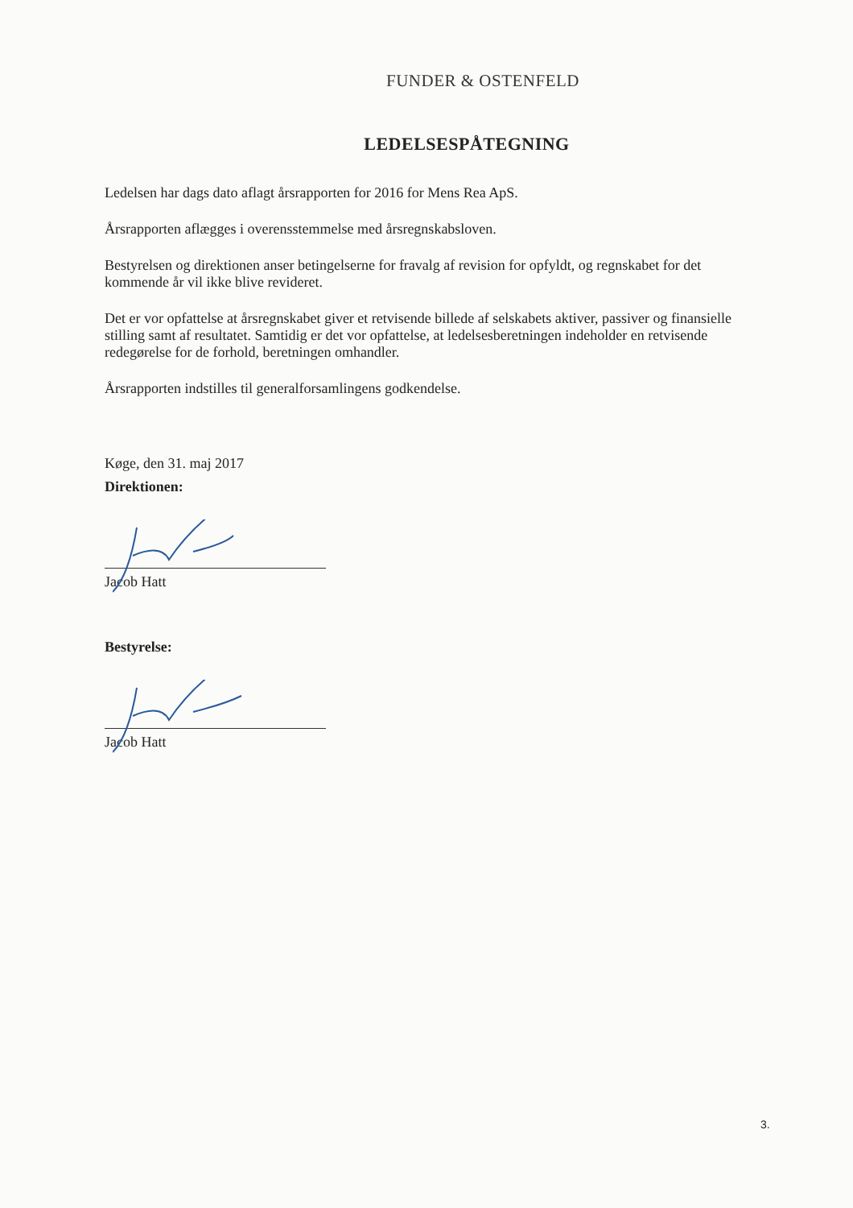FUNDER & OSTENFELD
LEDELSESPÅTEGNING
Ledelsen har dags dato aflagt årsrapporten for 2016 for Mens Rea ApS.
Årsrapporten aflægges i overensstemmelse med årsregnskabsloven.
Bestyrelsen og direktionen anser betingelserne for fravalg af revision for opfyldt, og regnskabet for det kommende år vil ikke blive revideret.
Det er vor opfattelse at årsregnskabet giver et retvisende billede af selskabets aktiver, passiver og finansielle stilling samt af resultatet. Samtidig er det vor opfattelse, at ledelsesberetningen indeholder en retvisende redegørelse for de forhold, beretningen omhandler.
Årsrapporten indstilles til generalforsamlingens godkendelse.
Køge, den 31. maj 2017
Direktionen:
Jacob Hatt
Bestyrelse:
Jacob Hatt
3.